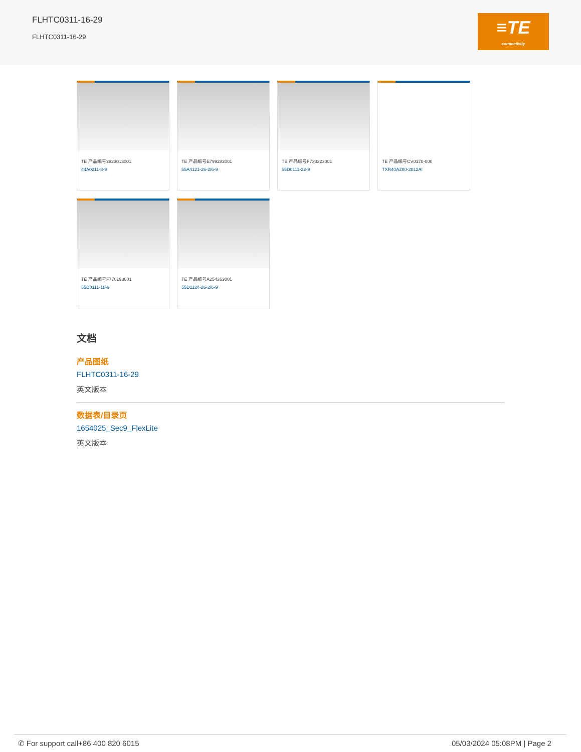FLHTC0311-16-29
FLHTC0311-16-29
≡TE
connectivity
TE 产品编号2823013001
44A0211-8-9
TE 产品编号E799283001
55A4121-26-2/6-9
TE 产品编号F733323001
55D0111-22-9
TE 产品编号CV0170-000
TXR40AZ00-2012AI
TE 产品编号F770193001
55D0111-18-9
TE 产品编号A254363001
55D1124-26-2/6-9
文档
产品图纸
FLHTC0311-16-29
英文版本
数据表/目录页
1654025_Sec9_FlexLite
英文版本
✆ For support call+86 400 820 6015 05/03/2024 05:08PM | Page 2